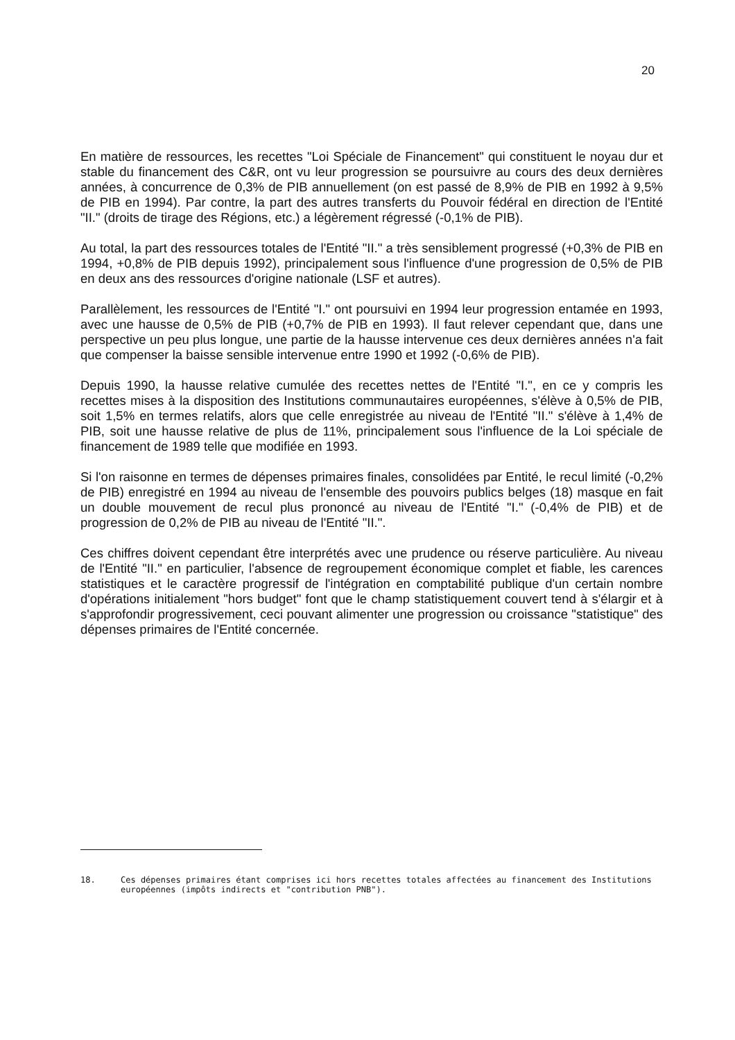20
En matière de ressources, les recettes "Loi Spéciale de Financement" qui constituent le noyau dur et stable du financement des C&R, ont vu leur progression se poursuivre au cours des deux dernières années, à concurrence de 0,3% de PIB annuellement (on est passé de 8,9% de PIB en 1992 à 9,5% de PIB en 1994). Par contre, la part des autres transferts du Pouvoir fédéral en direction de l'Entité "II." (droits de tirage des Régions, etc.) a légèrement régressé (-0,1% de PIB).
Au total, la part des ressources totales de l'Entité "II." a très sensiblement progressé (+0,3% de PIB en 1994, +0,8% de PIB depuis 1992), principalement sous l'influence d'une progression de 0,5% de PIB en deux ans des ressources d'origine nationale (LSF et autres).
Parallèlement, les ressources de l'Entité "I." ont poursuivi en 1994 leur progression entamée en 1993, avec une hausse de 0,5% de PIB (+0,7% de PIB en 1993). Il faut relever cependant que, dans une perspective un peu plus longue, une partie de la hausse intervenue ces deux dernières années n'a fait que compenser la baisse sensible intervenue entre 1990 et 1992 (-0,6% de PIB).
Depuis 1990, la hausse relative cumulée des recettes nettes de l'Entité "I.", en ce y compris les recettes mises à la disposition des Institutions communautaires européennes, s'élève à 0,5% de PIB, soit 1,5% en termes relatifs, alors que celle enregistrée au niveau de l'Entité "II." s'élève à 1,4% de PIB, soit une hausse relative de plus de 11%, principalement sous l'influence de la Loi spéciale de financement de 1989 telle que modifiée en 1993.
Si l'on raisonne en termes de dépenses primaires finales, consolidées par Entité, le recul limité (-0,2% de PIB) enregistré en 1994 au niveau de l'ensemble des pouvoirs publics belges (18) masque en fait un double mouvement de recul plus prononcé au niveau de l'Entité "I." (-0,4% de PIB) et de progression de 0,2% de PIB au niveau de l'Entité "II.".
Ces chiffres doivent cependant être interprétés avec une prudence ou réserve particulière. Au niveau de l'Entité "II." en particulier, l'absence de regroupement économique complet et fiable, les carences statistiques et le caractère progressif de l'intégration en comptabilité publique d'un certain nombre d'opérations initialement "hors budget" font que le champ statistiquement couvert tend à s'élargir et à s'approfondir progressivement, ceci pouvant alimenter une progression ou croissance "statistique" des dépenses primaires de l'Entité concernée.
18. Ces dépenses primaires étant comprises ici hors recettes totales affectées au financement des Institutions européennes (impôts indirects et "contribution PNB").